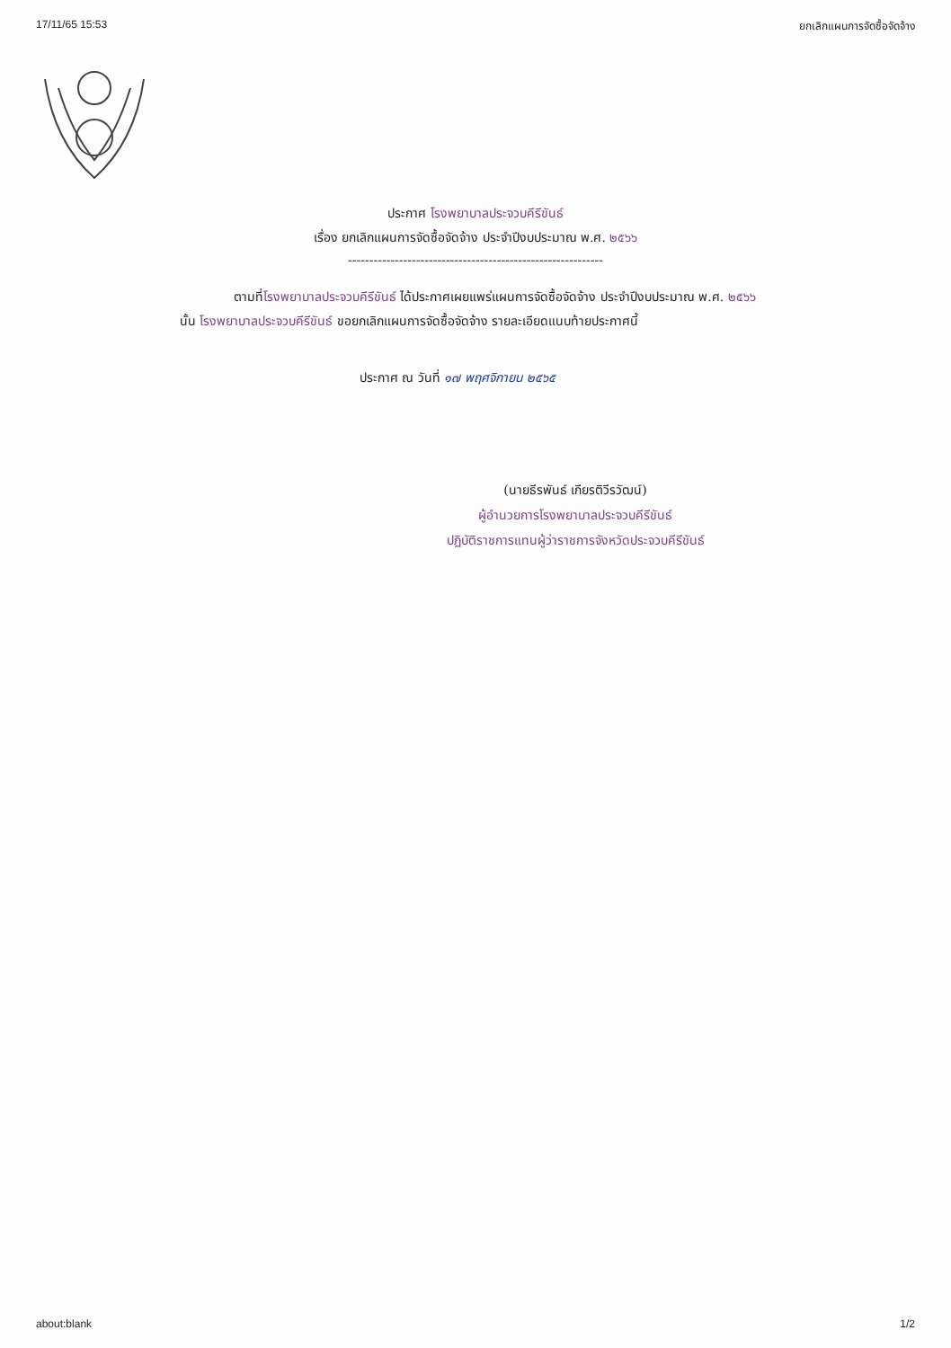17/11/65 15:53 ยกเลิกแผนการจัดซื้อจัดจ้าง
ประกาศ โรงพยาบาลประจวบคีรีขันธ์
เรื่อง ยกเลิกแผนการจัดซื้อจัดจ้าง ประจำปีงบประมาณ พ.ศ. ๒๕๖๖
------------------------------------------------------------
ตามที่โรงพยาบาลประจวบคีรีขันธ์ ได้ประกาศเผยแพร่แผนการจัดซื้อจัดจ้าง ประจำปีงบประมาณ พ.ศ. ๒๕๖๖ นั้น โรงพยาบาลประจวบคีรีขันธ์ ขอยกเลิกแผนการจัดซื้อจัดจ้าง รายละเอียดแนบท้ายประกาศนี้
ประกาศ ณ วันที่ ๑๗ พฤศจิกายน ๒๕๖๕
(นายธีรพันธ์ เกียรติวีรวัฒน์)
ผู้อำนวยการโรงพยาบาลประจวบคีรีขันธ์
ปฏิบัติราชการแทนผู้ว่าราชการจังหวัดประจวบคีรีขันธ์
about:blank 1/2